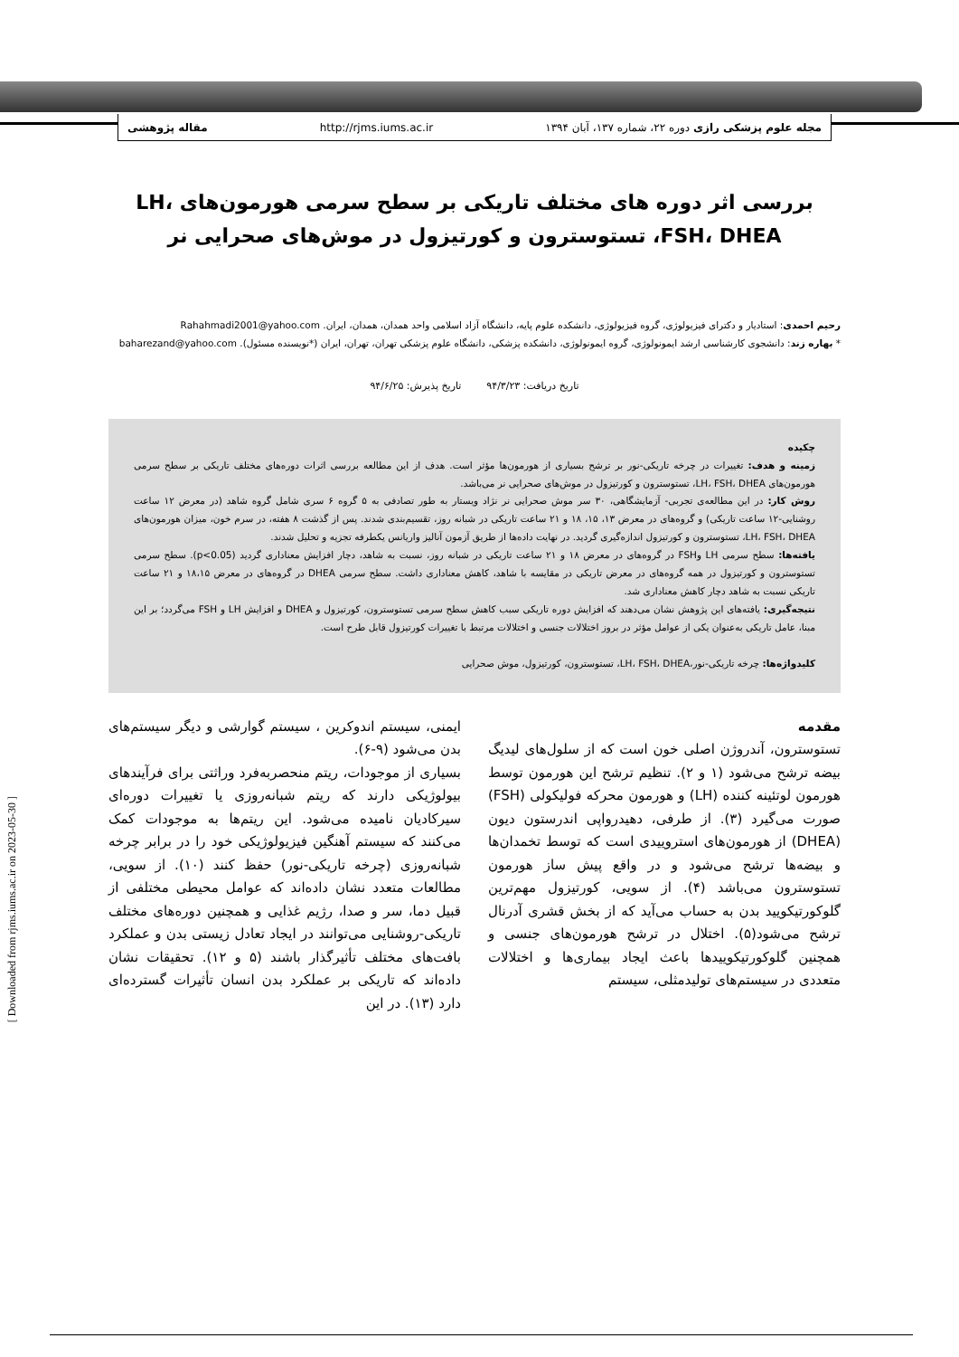مجله علوم پزشکی رازی دوره ۲۲، شماره ۱۳۷، آبان ۱۳۹۴ http://rjms.iums.ac.ir مقاله پژوهشی
[ Downloaded from rjms.iums.ac.ir on 2023-05-30 ]
بررسی اثر دوره های مختلف تاریکی بر سطح سرمی هورمون‌های LH، FSH، DHEA، تستوسترون و کورتیزول در موش‌های صحرایی نر
رحیم احمدی: استادیار و دکترای فیزیولوژی، گروه فیزیولوژی، دانشکده علوم پایه، دانشگاه آزاد اسلامی واحد همدان، همدان، ایران. Rahahmadi2001@yahoo.com
* بهاره زند: دانشجوی کارشناسی ارشد ایمونولوژی، گروه ایمونولوژی، دانشکده پزشکی، دانشگاه علوم پزشکی تهران، تهران، ایران (*نویسنده مسئول). baharezand@yahoo.com
تاریخ دریافت: ۹۴/۳/۲۳ تاریخ پذیرش: ۹۴/۶/۲۵
چکیده
زمینه و هدف: تغییرات در چرخه تاریکی-نور بر ترشح بسیاری از هورمون‌ها مؤثر است. هدف از این مطالعه بررسی اثرات دوره‌های مختلف تاریکی بر سطح سرمی هورمون‌های LH، FSH، DHEA، تستوسترون و کورتیزول در موش‌های صحرایی نر می‌باشد.
روش کار: در این مطالعه‌ی تجربی- آزمایشگاهی، ۳۰ سر موش صحرایی نر نژاد ویستار به طور تصادفی به ۵ گروه ۶ سری شامل گروه شاهد (در معرض ۱۲ ساعت روشنایی-۱۲ ساعت تاریکی) و گروه‌های در معرض ۱۳، ۱۵، ۱۸ و ۲۱ ساعت تاریکی در شبانه روز، تقسیم‌بندی شدند. پس از گذشت ۸ هفته، در سرم خون، میزان هورمون‌های LH، FSH، DHEA، تستوسترون و کورتیزول اندازه‌گیری گردید. در نهایت داده‌ها از طریق آزمون آنالیز واریانس یکطرفه تجزیه و تحلیل شدند.
یافته‌ها: سطح سرمی LH وFSH در گروه‌های در معرض ۱۸ و ۲۱ ساعت تاریکی در شبانه روز، نسبت به شاهد، دچار افزایش معناداری گردید (p<0.05). سطح سرمی تستوسترون و کورتیزول در همه گروه‌های در معرض تاریکی در مقایسه با شاهد، کاهش معناداری داشت. سطح سرمی DHEA در گروه‌های در معرض ۱۸،۱۵ و ۲۱ ساعت تاریکی نسبت به شاهد دچار کاهش معناداری شد.
نتیجه‌گیری: یافته‌های این پژوهش نشان می‌دهند که افزایش دوره تاریکی سبب کاهش سطح سرمی تستوسترون، کورتیزول و DHEA و افزایش LH و FSH می‌گردد؛ بر این مبنا، عامل تاریکی به‌عنوان یکی از عوامل مؤثر در بروز اختلالات جنسی و اختلالات مرتبط با تغییرات کورتیزول قابل طرح است.
کلیدواژه‌ها: چرخه تاریکی-نور،LH، FSH، DHEA، تستوسترون، کورتیزول، موش صحرایی
مقدمه
تستوسترون، آندروژن اصلی خون است که از سلول‌های لیدیگ بیضه ترشح می‌شود (۱ و ۲). تنظیم ترشح این هورمون توسط هورمون لوتئینه کننده (LH) و هورمون محرکه فولیکولی (FSH) صورت می‌گیرد (۳). از طرفی، دهیدرواپی اندرستون دیون (DHEA) از هورمون‌های استروییدی است که توسط تخمدان‌ها و بیضه‌ها ترشح می‌شود و در واقع پیش ساز هورمون تستوسترون می‌باشد (۴). از سویی، کورتیزول مهم‌ترین گلوکورتیکویید بدن به حساب می‌آید که از بخش قشری آدرنال ترشح می‌شود(۵). اختلال در ترشح هورمون‌های جنسی و همچنین گلوکورتیکوییدها باعث ایجاد بیماری‌ها و اختلالات متعددی در سیستم‌های تولیدمثلی، سیستم
ایمنی، سیستم اندوکرین ، سیستم گوارشی و دیگر سیستم‌های بدن می‌شود (۹-۶).
بسیاری از موجودات، ریتم منحصربه‌فرد وراثتی برای فرآیندهای بیولوژیکی دارند که ریتم شبانه‌روزی یا تغییرات دوره‌ای سیرکادیان نامیده می‌شود. این ریتم‌ها به موجودات کمک می‌کنند که سیستم آهنگین فیزیولوژیکی خود را در برابر چرخه شبانه‌روزی (چرخه تاریکی-نور) حفظ کنند (۱۰). از سویی، مطالعات متعدد نشان داده‌اند که عوامل محیطی مختلفی از قبیل دما، سر و صدا، رژیم غذایی و همچنین دوره‌های مختلف تاریکی-روشنایی می‌توانند در ایجاد تعادل زیستی بدن و عملکرد بافت‌های مختلف تأثیرگذار باشند (۵ و ۱۲). تحقیقات نشان داده‌اند که تاریکی بر عملکرد بدن انسان تأثیرات گسترده‌ای دارد (۱۳). در این